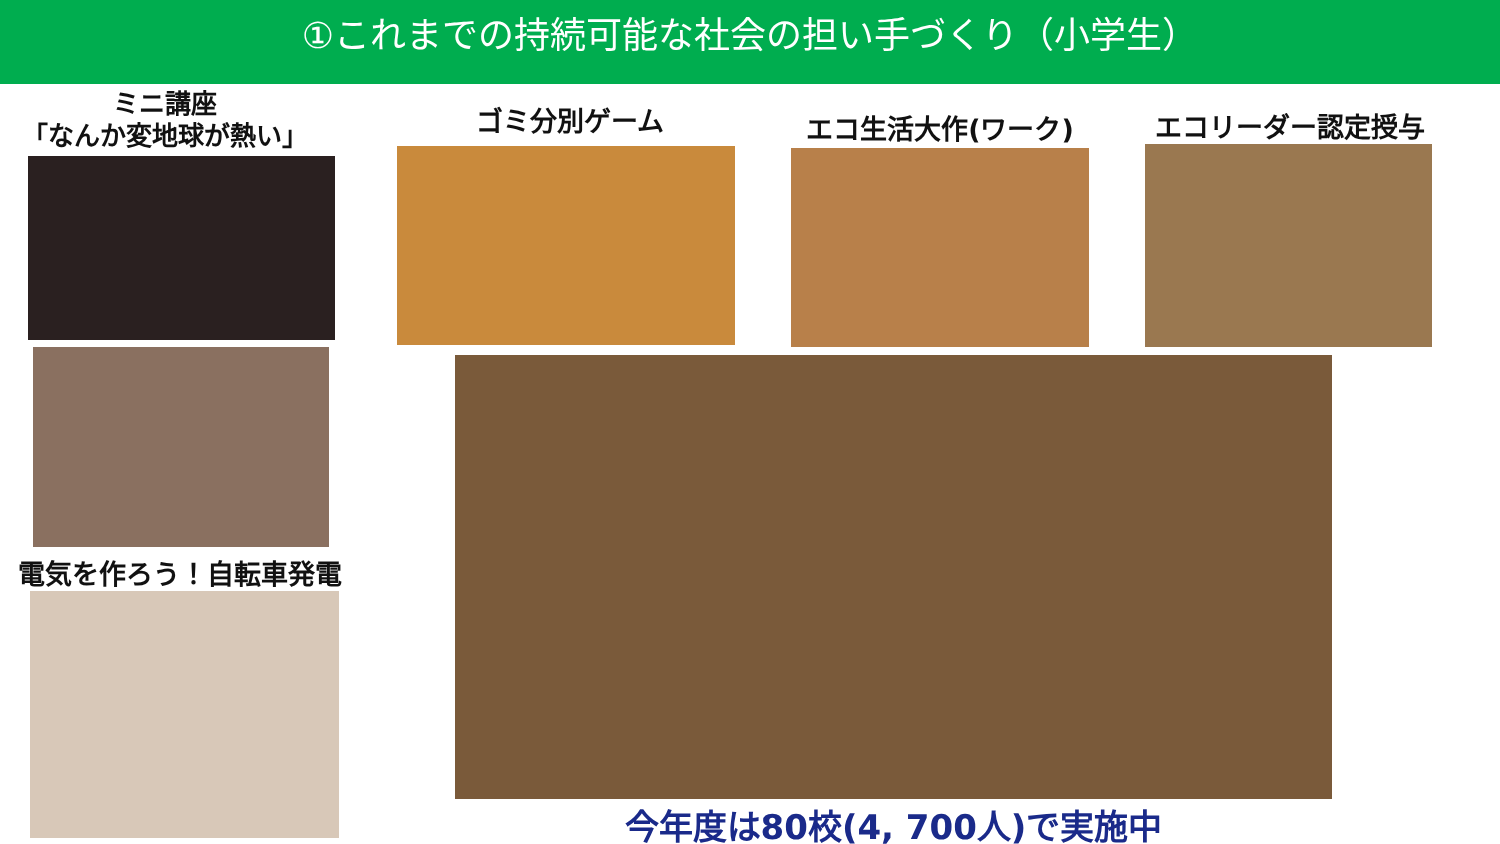①これまでの持続可能な社会の担い手づくり（小学生）
ミニ講座
「なんか変地球が熱い」
ゴミ分別ゲーム エコ生活大作(ワーク) エコリーダー認定授与
電気を作ろう！自転車発電
今年度は80校(4, 700人)で実施中